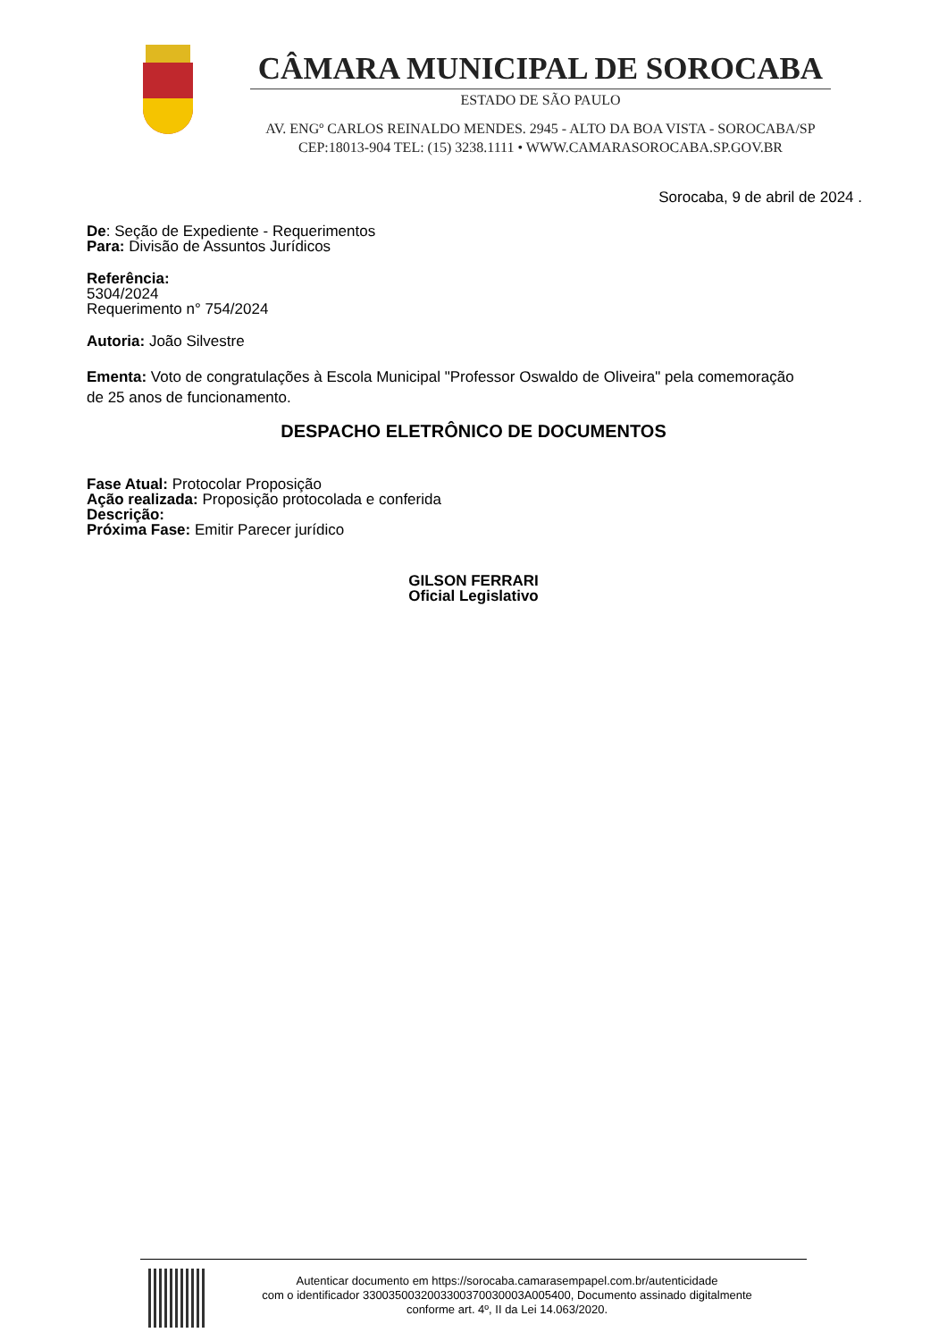CÂMARA MUNICIPAL DE SOROCABA
ESTADO DE SÃO PAULO
AV. ENGº CARLOS REINALDO MENDES. 2945 - ALTO DA BOA VISTA - SOROCABA/SP
CEP:18013-904 TEL: (15) 3238.1111 • WWW.CAMARASOROCABA.SP.GOV.BR
Sorocaba, 9 de abril de 2024 .
De: Seção de Expediente - Requerimentos
Para: Divisão de Assuntos Jurídicos
Referência:
5304/2024
Requerimento n° 754/2024
Autoria: João Silvestre
Ementa: Voto de congratulações à Escola Municipal "Professor Oswaldo de Oliveira" pela comemoração de 25 anos de funcionamento.
DESPACHO ELETRÔNICO DE DOCUMENTOS
Fase Atual: Protocolar Proposição
Ação realizada: Proposição protocolada e conferida
Descrição:
Próxima Fase: Emitir Parecer jurídico
GILSON FERRARI
Oficial Legislativo
Autenticar documento em https://sorocaba.camarasempapel.com.br/autenticidade
com o identificador 3300350032003300370030003A005400, Documento assinado digitalmente
conforme art. 4º, II da Lei 14.063/2020.